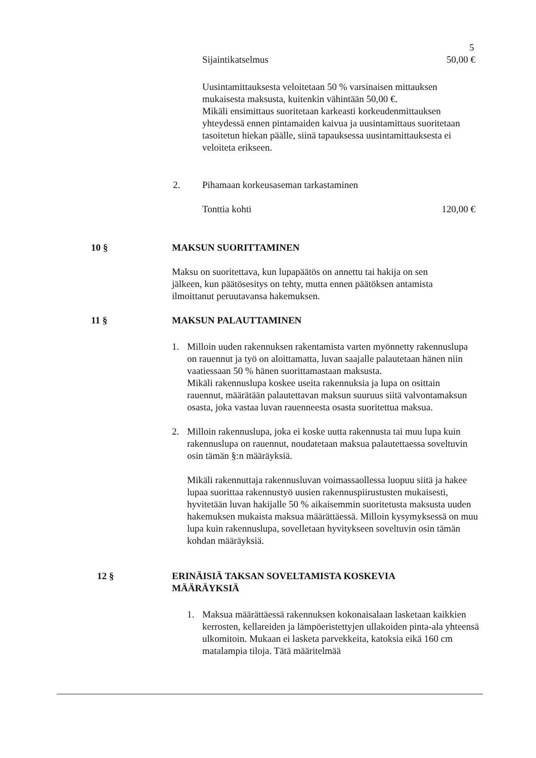5
Sijaintikatselmus 50,00 €
Uusintamittauksesta veloitetaan 50 % varsinaisen mittauksen mukaisesta maksusta, kuitenkin vähintään 50,00 €.
Mikäli ensimittaus suoritetaan karkeasti korkeudenmittauksen yhteydessä ennen pintamaiden kaivua ja uusintamittaus suoritetaan tasoitetun hiekan päälle, siinä tapauksessa uusintamittauksesta ei veloiteta erikseen.
2. Pihamaan korkeusaseman tarkastaminen
Tonttia kohti 120,00 €
10 § MAKSUN SUORITTAMINEN
Maksu on suoritettava, kun lupapäätös on annettu tai hakija on sen jälkeen, kun päätösesitys on tehty, mutta ennen päätöksen antamista ilmoittanut peruutavansa hakemuksen.
11 § MAKSUN PALAUTTAMINEN
1. Milloin uuden rakennuksen rakentamista varten myönnetty rakennuslupa on rauennut ja työ on aloittamatta, luvan saajalle palautetaan hänen niin vaatiessaan 50 % hänen suorittamastaan maksusta.
Mikäli rakennuslupa koskee useita rakennuksia ja lupa on osittain rauennut, määrätään palautettavan maksun suuruus siitä valvontamaksun osasta, joka vastaa luvan rauenneesta osasta suoritettua maksua.
2. Milloin rakennuslupa, joka ei koske uutta rakennusta tai muu lupa kuin rakennuslupa on rauennut, noudatetaan maksua palautettaessa soveltuvin osin tämän §:n määräyksiä.
Mikäli rakennuttaja rakennusluvan voimassaollessa luopuu siitä ja hakee lupaa suorittaa rakennustyö uusien rakennuspiirustusten mukaisesti, hyvitetään luvan hakijalle 50 % aikaisemmin suoritetusta maksusta uuden hakemuksen mukaista maksua määrättäessä. Milloin kysymyksessä on muu lupa kuin rakennuslupa, sovelletaan hyvitykseen soveltuvin osin tämän kohdan määräyksiä.
12 § ERINÄISIÄ TAKSAN SOVELTAMISTA KOSKEVIA MÄÄRÄYKSIÄ
1. Maksua määrättäessä rakennuksen kokonaisalaan lasketaan kaikkien kerrosten, kellareiden ja lämpöeristettyjen ullakoiden pinta-ala yhteensä ulkomitoin. Mukaan ei lasketa parvekkeita, katoksia eikä 160 cm matalampia tiloja. Tätä määritelmää